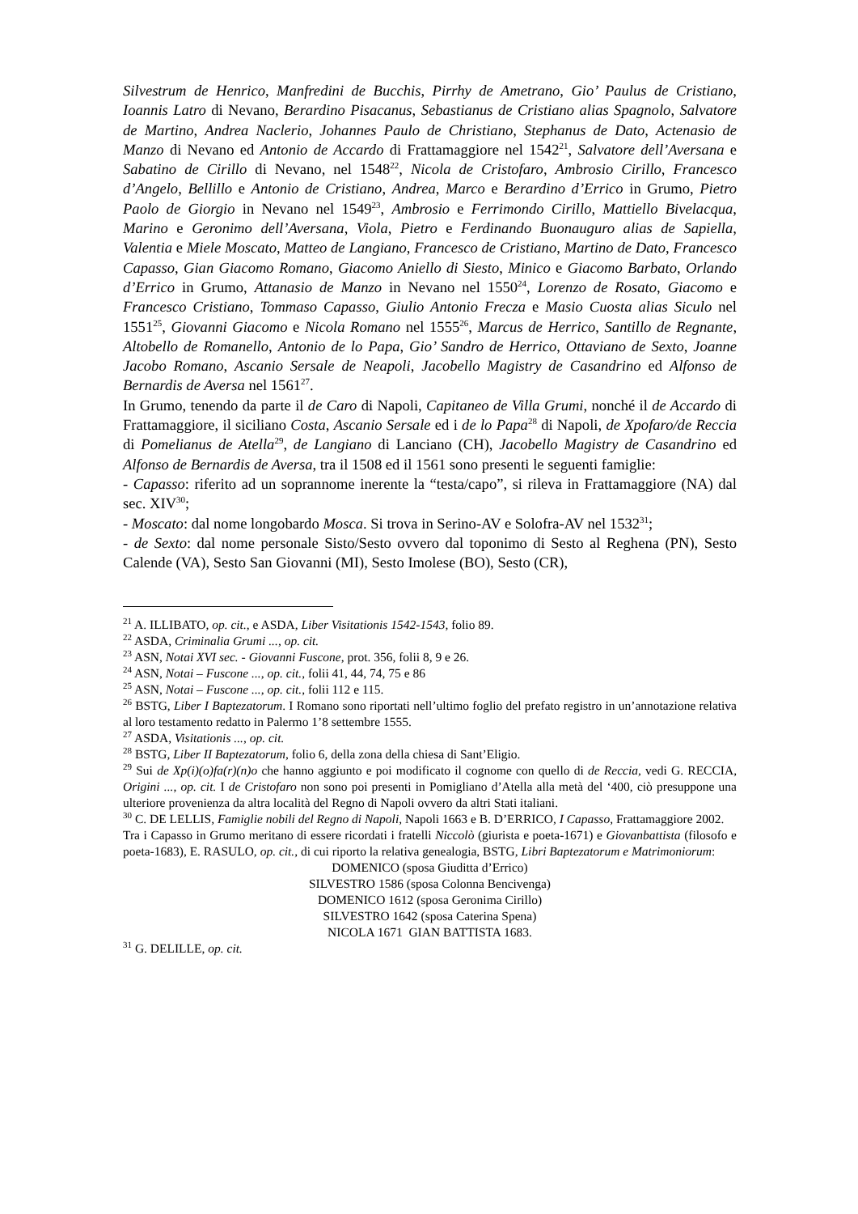Silvestrum de Henrico, Manfredini de Bucchis, Pirrhy de Ametrano, Gio’ Paulus de Cristiano, Ioannis Latro di Nevano, Berardino Pisacanus, Sebastianus de Cristiano alias Spagnolo, Salvatore de Martino, Andrea Naclerio, Johannes Paulo de Christiano, Stephanus de Dato, Actenasio de Manzo di Nevano ed Antonio de Accardo di Frattamaggiore nel 1542<sup>21</sup>, Salvatore dell’Aversana e Sabatino de Cirillo di Nevano, nel 1548<sup>22</sup>, Nicola de Cristofaro, Ambrosio Cirillo, Francesco d’Angelo, Bellillo e Antonio de Cristiano, Andrea, Marco e Berardino d’Errico in Grumo, Pietro Paolo de Giorgio in Nevano nel 1549<sup>23</sup>, Ambrosio e Ferrimondo Cirillo, Mattiello Bivelacqua, Marino e Geronimo dell’Aversana, Viola, Pietro e Ferdinando Buonauguro alias de Sapiella, Valentia e Miele Moscato, Matteo de Langiano, Francesco de Cristiano, Martino de Dato, Francesco Capasso, Gian Giacomo Romano, Giacomo Aniello di Siesto, Minico e Giacomo Barbato, Orlando d’Errico in Grumo, Attanasio de Manzo in Nevano nel 1550<sup>24</sup>, Lorenzo de Rosato, Giacomo e Francesco Cristiano, Tommaso Capasso, Giulio Antonio Frecza e Masio Cuosta alias Siculo nel 1551<sup>25</sup>, Giovanni Giacomo e Nicola Romano nel 1555<sup>26</sup>, Marcus de Herrico, Santillo de Regnante, Altobello de Romanello, Antonio de lo Papa, Gio’ Sandro de Herrico, Ottaviano de Sexto, Joanne Jacobo Romano, Ascanio Sersale de Neapoli, Jacobello Magistry de Casandrino ed Alfonso de Bernardis de Aversa nel 1561<sup>27</sup>.
In Grumo, tenendo da parte il de Caro di Napoli, Capitaneo de Villa Grumi, nonché il de Accardo di Frattamaggiore, il siciliano Costa, Ascanio Sersale ed i de lo Papa<sup>28</sup> di Napoli, de Xpofaro/de Reccia di Pomelianus de Atella<sup>29</sup>, de Langiano di Lanciano (CH), Jacobello Magistry de Casandrino ed Alfonso de Bernardis de Aversa, tra il 1508 ed il 1561 sono presenti le seguenti famiglie:
- Capasso: riferito ad un soprannome inerente la “testa/capo”, si rileva in Frattamaggiore (NA) dal sec. XIV<sup>30</sup>;
- Moscato: dal nome longobardo Mosca. Si trova in Serino-AV e Solofra-AV nel 1532<sup>31</sup>;
- de Sexto: dal nome personale Sisto/Sesto ovvero dal toponimo di Sesto al Reghena (PN), Sesto Calende (VA), Sesto San Giovanni (MI), Sesto Imolese (BO), Sesto (CR),
<sup>21</sup> A. ILLIBATO, op. cit., e ASDA, Liber Visitationis 1542-1543, folio 89.
<sup>22</sup> ASDA, Criminalia Grumi ..., op. cit.
<sup>23</sup> ASN, Notai XVI sec. - Giovanni Fuscone, prot. 356, folii 8, 9 e 26.
<sup>24</sup> ASN, Notai – Fuscone ..., op. cit., folii 41, 44, 74, 75 e 86
<sup>25</sup> ASN, Notai – Fuscone ..., op. cit., folii 112 e 115.
<sup>26</sup> BSTG, Liber I Baptezatorum. I Romano sono riportati nell’ultimo foglio del prefato registro in un’annotazione relativa al loro testamento redatto in Palermo 1’8 settembre 1555.
<sup>27</sup> ASDA, Visitationis ..., op. cit.
<sup>28</sup> BSTG, Liber II Baptezatorum, folio 6, della zona della chiesa di Sant’Eligio.
<sup>29</sup> Sui de Xp(i)(o)fa(r)(n)o che hanno aggiunto e poi modificato il cognome con quello di de Reccia, vedi G. RECCIA, Origini ..., op. cit. I de Cristofaro non sono poi presenti in Pomigliano d’Atella alla metà del ‘400, ciò presuppone una ulteriore provenienza da altra località del Regno di Napoli ovvero da altri Stati italiani.
<sup>30</sup> C. DE LELLIS, Famiglie nobili del Regno di Napoli, Napoli 1663 e B. D’ERRICO, I Capasso, Frattamaggiore 2002.
Tra i Capasso in Grumo meritano di essere ricordati i fratelli Niccolò (giurista e poeta-1671) e Giovanbattista (filosofo e poeta-1683), E. RASULO, op. cit., di cui riporto la relativa genealogia, BSTG, Libri Baptezatorum e Matrimoniorum:
DOMENICO (sposa Giuditta d’Errico)
SILVESTRO 1586 (sposa Colonna Bencivenga)
DOMENICO 1612 (sposa Geronima Cirillo)
SILVESTRO 1642 (sposa Caterina Spena)
NICOLA 1671 GIAN BATTISTA 1683.
<sup>31</sup> G. DELILLE, op. cit.